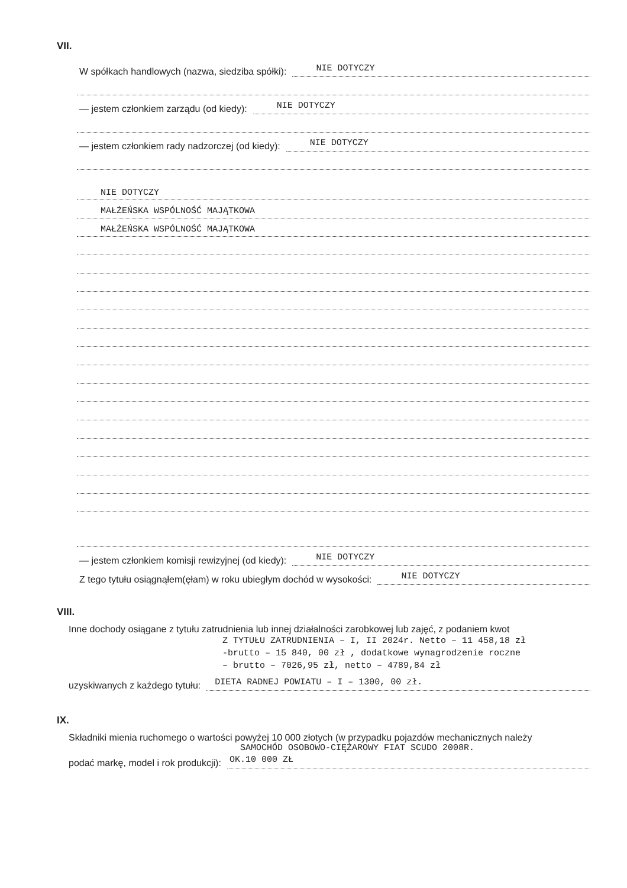VII.
W spółkach handlowych (nazwa, siedziba spółki): NIE DOTYCZY
— jestem członkiem zarządu (od kiedy): NIE DOTYCZY
— jestem członkiem rady nadzorczej (od kiedy): NIE DOTYCZY
NIE DOTYCZY
MAŁŻEŃSKA WSPÓLNOŚĆ MAJĄTKOWA
MAŁŻEŃSKA WSPÓLNOŚĆ MAJĄTKOWA
— jestem członkiem komisji rewizyjnej (od kiedy): NIE DOTYCZY
Z tego tytułu osiągnąłem(ęłam) w roku ubiegłym dochód w wysokości: NIE DOTYCZY
VIII.
Inne dochody osiągane z tytułu zatrudnienia lub innej działalności zarobkowej lub zajęć, z podaniem kwot
Z TYTUŁU ZATRUDNIENIA – I, II 2024r. Netto – 11 458,18 zł
-brutto – 15 840, 00 zł , dodatkowe wynagrodzenie roczne
– brutto – 7026,95 zł, netto – 4789,84 zł
uzyskiwanych z każdego tytułu: DIETA RADNEJ POWIATU – I – 1300, 00 zł.
IX.
Składniki mienia ruchomego o wartości powyżej 10 000 złotych (w przypadku pojazdów mechanicznych należy
SAMOCHÓD OSOBOWO-CIĘŻAROWY FIAT SCUDO 2008R.
podać markę, model i rok produkcji): OK.10 000 ZŁ